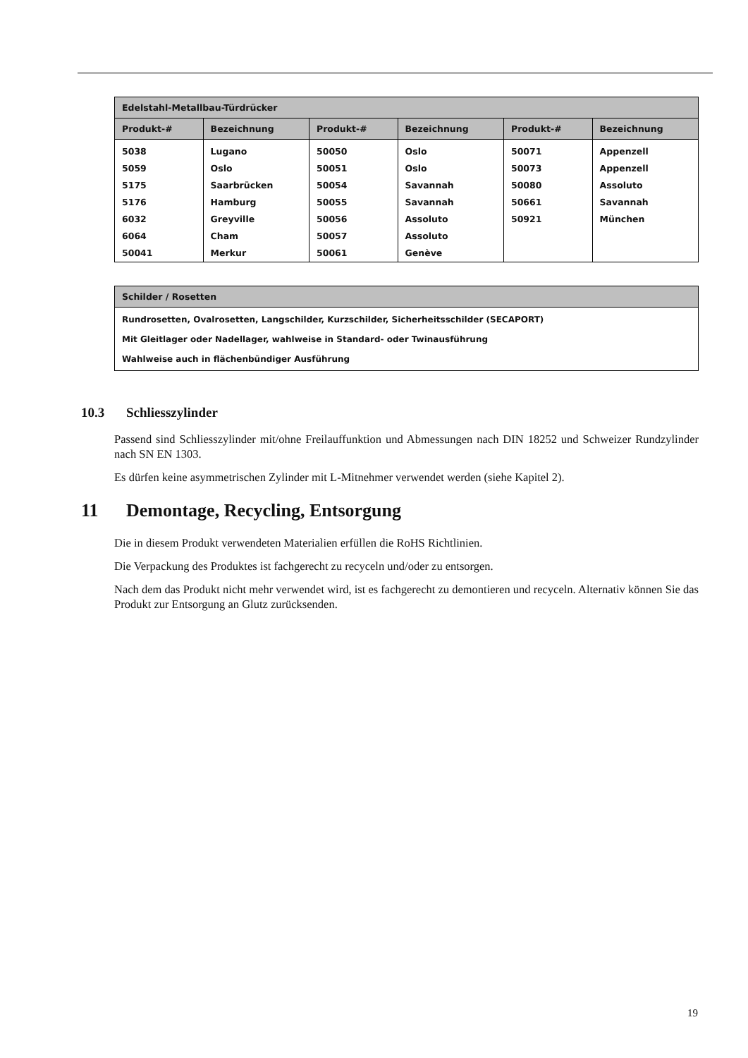| Edelstahl-Metallbau-Türdrücker | | | | | |
| --- | --- | --- | --- | --- | --- |
| Produkt-# | Bezeichnung | Produkt-# | Bezeichnung | Produkt-# | Bezeichnung |
| 5038 | Lugano | 50050 | Oslo | 50071 | Appenzell |
| 5059 | Oslo | 50051 | Oslo | 50073 | Appenzell |
| 5175 | Saarbrücken | 50054 | Savannah | 50080 | Assoluto |
| 5176 | Hamburg | 50055 | Savannah | 50661 | Savannah |
| 6032 | Greyville | 50056 | Assoluto | 50921 | München |
| 6064 | Cham | 50057 | Assoluto | | |
| 50041 | Merkur | 50061 | Genève | | |
| Schilder / Rosetten |
| --- |
| Rundrosetten, Ovalrosetten, Langschilder, Kurzschilder, Sicherheitsschilder (SECAPORT) |
| Mit Gleitlager oder Nadellager, wahlweise in Standard- oder Twinausführung |
| Wahlweise auch in flächenbündiger Ausführung |
10.3 Schliesszylinder
Passend sind Schliesszylinder mit/ohne Freilauffunktion und Abmessungen nach DIN 18252 und Schweizer Rundzylinder nach SN EN 1303.
Es dürfen keine asymmetrischen Zylinder mit L-Mitnehmer verwendet werden (siehe Kapitel 2).
11 Demontage, Recycling, Entsorgung
Die in diesem Produkt verwendeten Materialien erfüllen die RoHS Richtlinien.
Die Verpackung des Produktes ist fachgerecht zu recyceln und/oder zu entsorgen.
Nach dem das Produkt nicht mehr verwendet wird, ist es fachgerecht zu demontieren und recyceln. Alternativ können Sie das Produkt zur Entsorgung an Glutz zurücksenden.
19